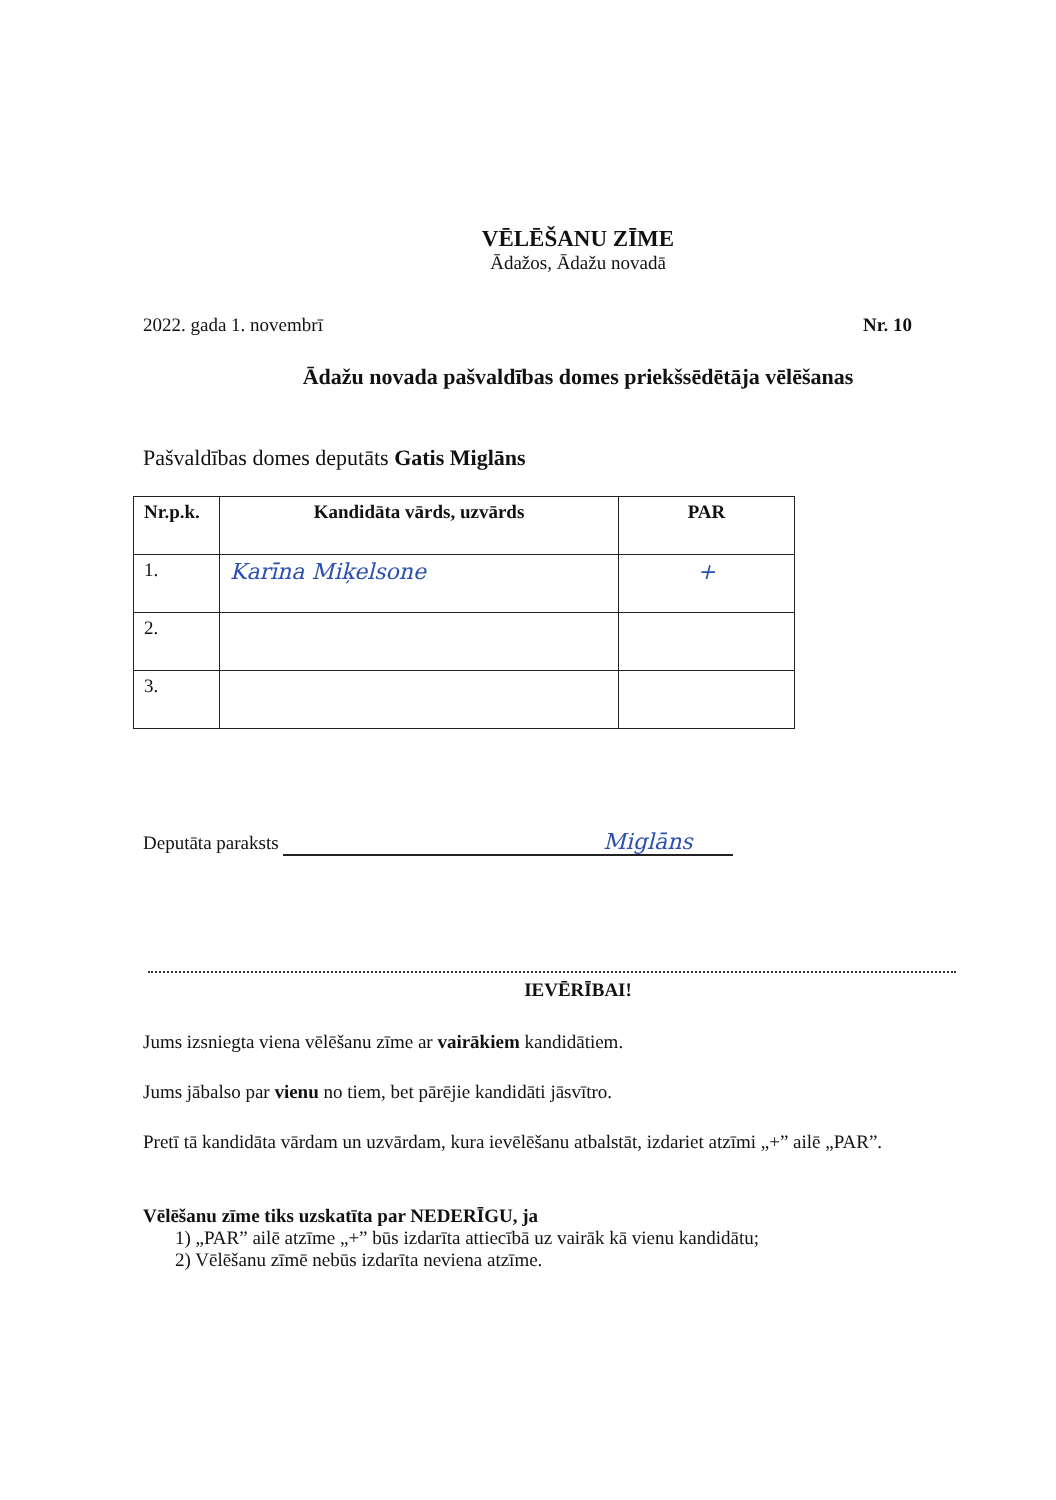VĒLĒŠANU ZĪME
Ādažos, Ādažu novadā
2022. gada 1. novembrī Nr. 10
Ādažu novada pašvaldības domes priekšsēdētāja vēlēšanas
Pašvaldības domes deputāts Gatis Miglāns
| Nr.p.k. | Kandidāta vārds, uzvārds | PAR |
| --- | --- | --- |
| 1. | Karīna Miķelsone | + |
| 2. | | |
| 3. | | |
Deputāta paraksts Miglāns
IEVĒRĪBAI!
Jums izsniegta viena vēlēšanu zīme ar vairākiem kandidātiem.
Jums jābalso par vienu no tiem, bet pārējie kandidāti jāsvītro.
Pretī tā kandidāta vārdam un uzvārdam, kura ievēlēšanu atbalstāt, izdariet atzīmi „+” ailē „PAR”.
Vēlēšanu zīme tiks uzskatīta par NEDERĪGU, ja
1) „PAR” ailē atzīme „+” būs izdarīta attiecībā uz vairāk kā vienu kandidātu;
2) Vēlēšanu zīmē nebūs izdarīta neviena atzīme.